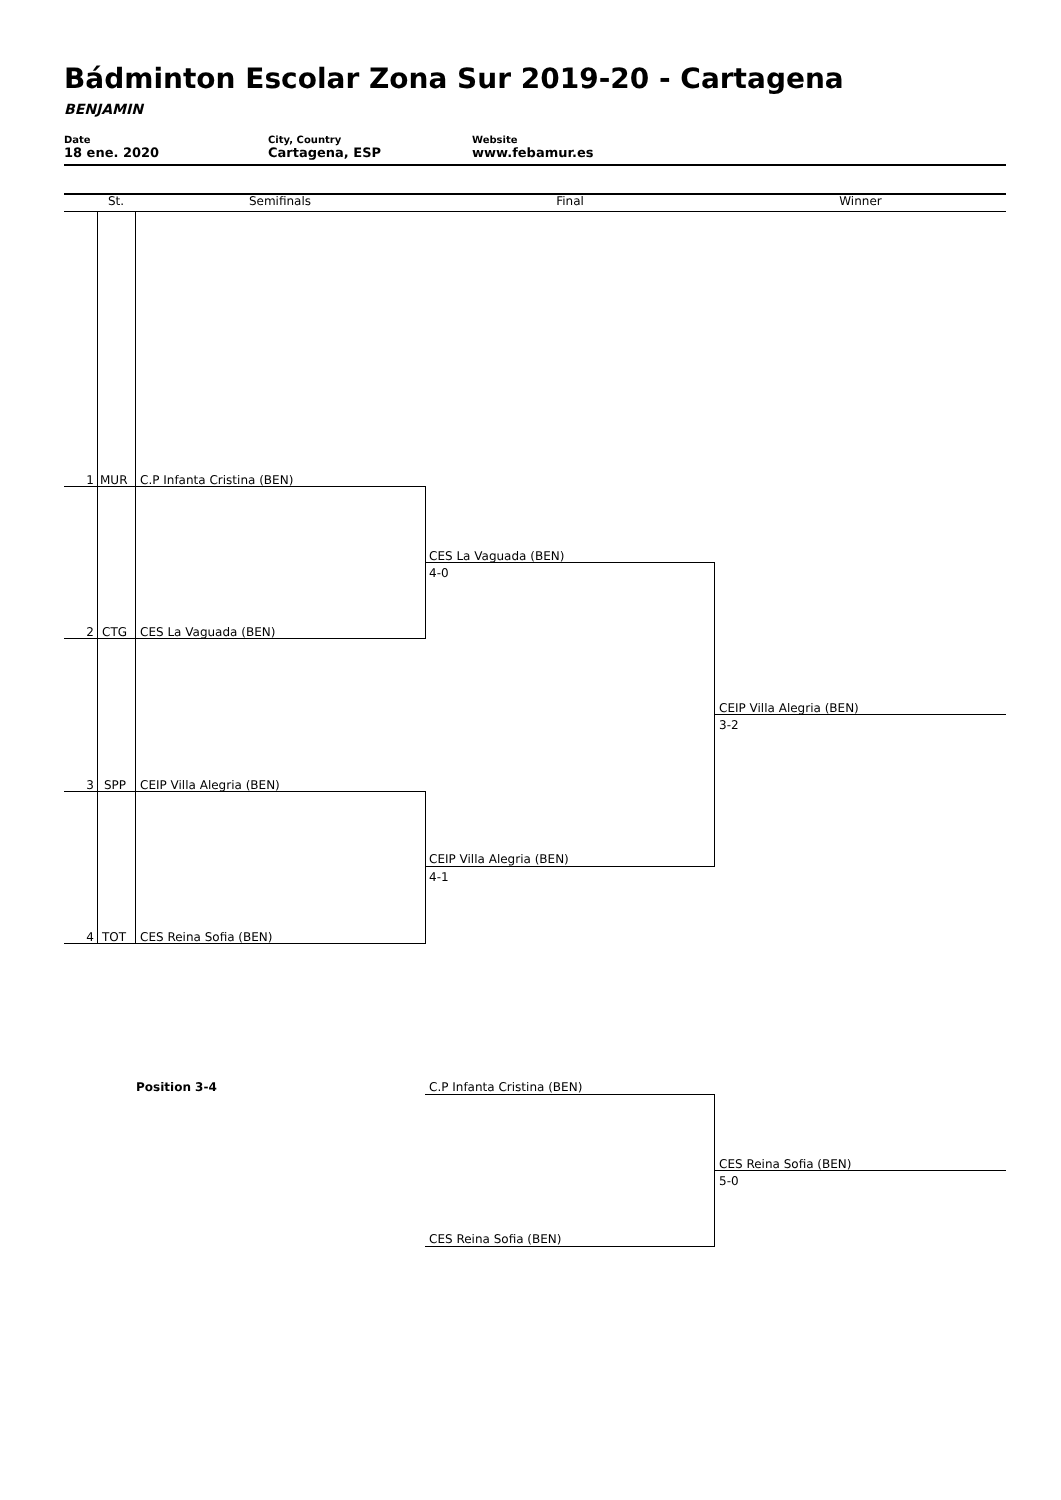Bádminton Escolar Zona Sur 2019-20 - Cartagena
BENJAMIN
Date
18 ene. 2020
City, Country
Cartagena, ESP
Website
www.febamur.es
St. Semifinals Final Winner
1 MUR C.P Infanta Cristina (BEN)
2 CTG CES La Vaguada (BEN)
3 SPP CEIP Villa Alegria (BEN)
4 TOT CES Reina Sofia (BEN)
CES La Vaguada (BEN)
4-0
CEIP Villa Alegria (BEN)
4-1
CEIP Villa Alegria (BEN)
3-2
Position 3-4 C.P Infanta Cristina (BEN)
CES Reina Sofia (BEN)
CES Reina Sofia (BEN)
5-0